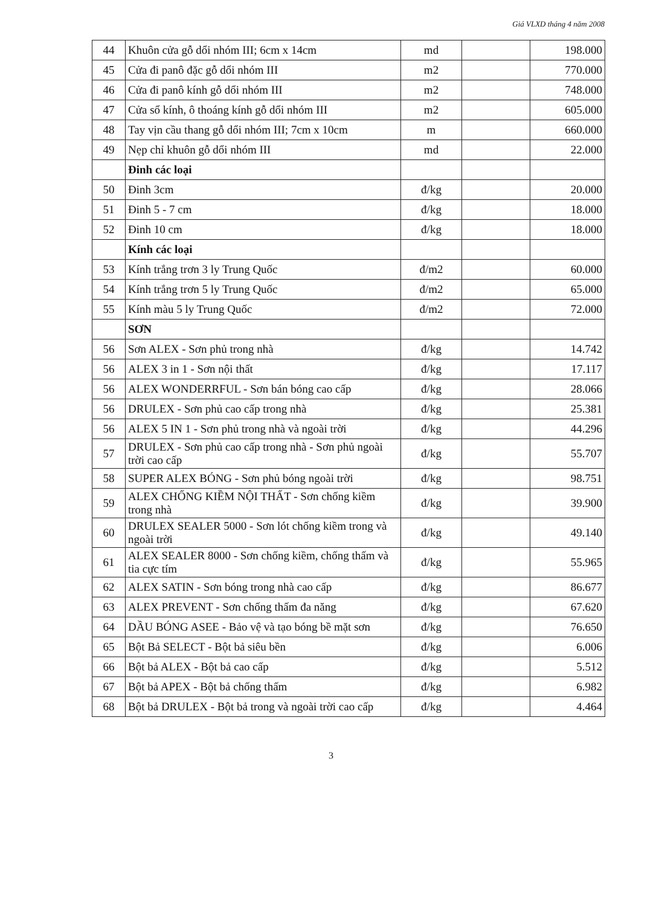Giá VLXD tháng 4 năm 2008
| 44 | Khuôn cửa gỗ dổi nhóm III; 6cm x 14cm | md | | 198.000 |
| 45 | Cửa đi panô đặc gỗ dổi nhóm III | m2 | | 770.000 |
| 46 | Cửa đi panô kính gỗ dổi nhóm III | m2 | | 748.000 |
| 47 | Cửa sổ kính, ô thoáng kính gỗ dổi nhóm III | m2 | | 605.000 |
| 48 | Tay vịn cầu thang gỗ dổi nhóm III; 7cm x 10cm | m | | 660.000 |
| 49 | Nẹp chỉ khuôn gỗ dổi nhóm III | md | | 22.000 |
| | Đinh các loại | | | |
| 50 | Đinh 3cm | đ/kg | | 20.000 |
| 51 | Đinh 5 - 7 cm | đ/kg | | 18.000 |
| 52 | Đinh 10 cm | đ/kg | | 18.000 |
| | Kính các loại | | | |
| 53 | Kính trắng trơn 3 ly Trung Quốc | đ/m2 | | 60.000 |
| 54 | Kính trắng trơn 5 ly Trung Quốc | đ/m2 | | 65.000 |
| 55 | Kính màu 5 ly Trung Quốc | đ/m2 | | 72.000 |
| | SƠN | | | |
| 56 | Sơn ALEX - Sơn phủ trong nhà | đ/kg | | 14.742 |
| 56 | ALEX 3 in 1 - Sơn nội thất | đ/kg | | 17.117 |
| 56 | ALEX WONDERRFUL - Sơn bán bóng cao cấp | đ/kg | | 28.066 |
| 56 | DRULEX - Sơn phủ cao cấp trong nhà | đ/kg | | 25.381 |
| 56 | ALEX 5 IN 1 - Sơn phủ trong nhà và ngoài trời | đ/kg | | 44.296 |
| 57 | DRULEX - Sơn phủ cao cấp trong nhà - Sơn phủ ngoài trời cao cấp | đ/kg | | 55.707 |
| 58 | SUPER ALEX BÓNG - Sơn phủ bóng ngoài trời | đ/kg | | 98.751 |
| 59 | ALEX CHỐNG KIỀM NỘI THẤT - Sơn chống kiềm trong nhà | đ/kg | | 39.900 |
| 60 | DRULEX SEALER 5000 - Sơn lót chống kiềm trong và ngoài trời | đ/kg | | 49.140 |
| 61 | ALEX SEALER 8000 - Sơn chống kiềm, chống thấm và tia cực tím | đ/kg | | 55.965 |
| 62 | ALEX SATIN - Sơn bóng trong nhà cao cấp | đ/kg | | 86.677 |
| 63 | ALEX PREVENT - Sơn chống thấm đa năng | đ/kg | | 67.620 |
| 64 | DẦU BÓNG ASEE - Bảo vệ và tạo bóng bề mặt sơn | đ/kg | | 76.650 |
| 65 | Bột Bả SELECT - Bột bả siêu bền | đ/kg | | 6.006 |
| 66 | Bột bả ALEX - Bột bả cao cấp | đ/kg | | 5.512 |
| 67 | Bột bả APEX - Bột bả chống thấm | đ/kg | | 6.982 |
| 68 | Bột bả DRULEX - Bột bả trong và ngoài trời cao cấp | đ/kg | | 4.464 |
3